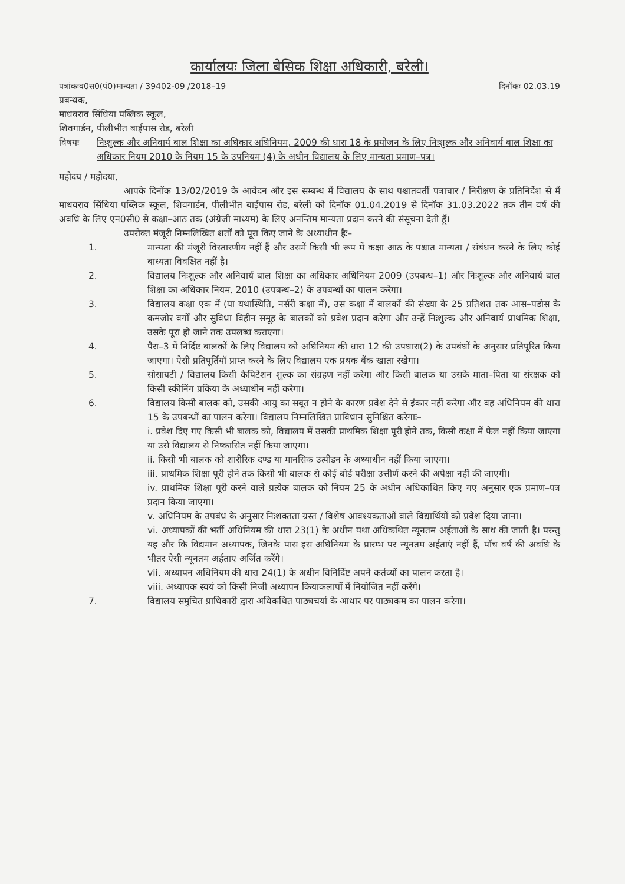कार्यालयः जिला बेसिक शिक्षा अधिकारी, बरेली।
पत्रांकःव0स0(पं0)मान्यता / 39402-09 /2018–19 दिनॉकः 02.03.19
प्रबन्धक,
माधवराव सिंधिया पब्लिक स्कूल,
शिवगार्डन, पीलीभीत बाईपास रोड, बरेली
विषयः निःशुल्क और अनिवार्य बाल शिक्षा का अधिकार अधिनियम, 2009 की धारा 18 के प्रयोजन के लिए निःशुल्क और अनिवार्य बाल शिक्षा का अधिकार नियम 2010 के नियम 15 के उपनियम (4) के अधीन विद्यालय के लिए मान्यता प्रमाण–पत्र।
महोदय / महोदया,
आपके दिनॉक 13/02/2019 के आवेदन और इस सम्बन्ध में विद्यालय के साथ पश्चातवर्ती पत्राचार / निरीक्षण के प्रतिनिर्देश से मैं माधवराव सिंधिया पब्लिक स्कूल, शिवगार्डन, पीलीभीत बाईपास रोड, बरेली को दिनॉक 01.04.2019 से दिनॉक 31.03.2022 तक तीन वर्ष की अवधि के लिए एन0सी0 से कक्षा–आठ तक (अंग्रेजी माध्यम) के लिए अनन्तिम मान्यता प्रदान करने की संसूचना देती हूँ।
उपरोक्त मंजूरी निम्नलिखित शर्तों को पूरा किए जाने के अध्याधीन हैः–
1. मान्यता की मंजूरी विस्तारणीय नहीं हैं और उसमें किसी भी रूप में कक्षा आठ के पश्चात मान्यता / संबंधन करने के लिए कोई बाध्यता विवक्षित नहीं है।
2. विद्यालय निःशुल्क और अनिवार्य बाल शिक्षा का अधिकार अधिनियम 2009 (उपबन्ध–1) और निःशुल्क और अनिवार्य बाल शिक्षा का अधिकार नियम, 2010 (उपबन्ध–2) के उपबन्धों का पालन करेगा।
3. विद्यालय कक्षा एक में (या यथास्थिति, नर्सरी कक्षा में), उस कक्षा में बालकों की संख्या के 25 प्रतिशत तक आस–पडोस के कमजोर वर्गों और सुविधा विहीन समूह के बालकों को प्रवेश प्रदान करेगा और उन्हें निःशुल्क और अनिवार्य प्राथमिक शिक्षा, उसके पूरा हो जाने तक उपलब्ध कराएगा।
4. पैरा–3 में निर्दिष्ट बालकों के लिए विद्यालय को अधिनियम की धारा 12 की उपधारा(2) के उपबंधों के अनुसार प्रतिपूरित किया जाएगा। ऐसी प्रतिपूर्तियॉ प्राप्त करने के लिए विद्यालय एक प्रथक बैंक खाता रखेगा।
5. सोसायटी / विद्यालय किसी कैपिटेशन शुल्क का संग्रहण नहीं करेगा और किसी बालक या उसके माता–पिता या संरक्षक को किसी स्कीनिंग प्रकिया के अध्याधीन नहीं करेगा।
6. विद्यालय किसी बालक को, उसकी आयु का सबूत न होने के कारण प्रवेश देने से इंकार नहीं करेगा और वह अधिनियम की धारा 15 के उपबन्धों का पालन करेगा। विद्यालय निम्नलिखित प्राविधान सुनिश्चित करेगाः–
i. प्रवेश दिए गए किसी भी बालक को, विद्यालय में उसकी प्राथमिक शिक्षा पूरी होने तक, किसी कक्षा में फेल नहीं किया जाएगा या उसे विद्यालय से निष्कासित नहीं किया जाएगा।
ii. किसी भी बालक को शारीरिक दण्ड या मानसिक उत्पीडन के अध्याधीन नहीं किया जाएगा।
iii. प्राथमिक शिक्षा पूरी होने तक किसी भी बालक से कोई बोर्ड परीक्षा उत्तीर्ण करने की अपेक्षा नहीं की जाएगी।
iv. प्राथमिक शिक्षा पूरी करने वाले प्रत्येक बालक को नियम 25 के अधीन अधिकाथित किए गए अनुसार एक प्रमाण–पत्र प्रदान किया जाएगा।
v. अधिनियम के उपबंध के अनुसार निःशक्तता ग्रस्त / विशेष आवश्यकताओं वाले विद्यार्थियों को प्रवेश दिया जाना।
vi. अध्यापकों की भर्ती अधिनियम की धारा 23(1) के अधीन यथा अधिकथित न्यूनतम अर्हताओं के साथ की जाती है। परन्तु यह और कि विद्यमान अध्यापक, जिनके पास इस अधिनियम के प्रारम्भ पर न्यूनतम अर्हताएं नहीं हैं, पॉच वर्ष की अवधि के भीतर ऐसी न्यूनतम अर्हताए अर्जित करेंगे।
vii. अध्यापन अधिनियम की धारा 24(1) के अधीन विनिर्दिष्ट अपने कर्तव्यों का पालन करता है।
viii. अध्यापक स्वयं को किसी निजी अध्यापन कियाकलापों में नियोजित नहीं करेंगे।
7. विद्यालय समुचित प्राधिकारी द्वारा अधिकथित पाठ्यचर्या के आधार पर पाठ्यकम का पालन करेगा।